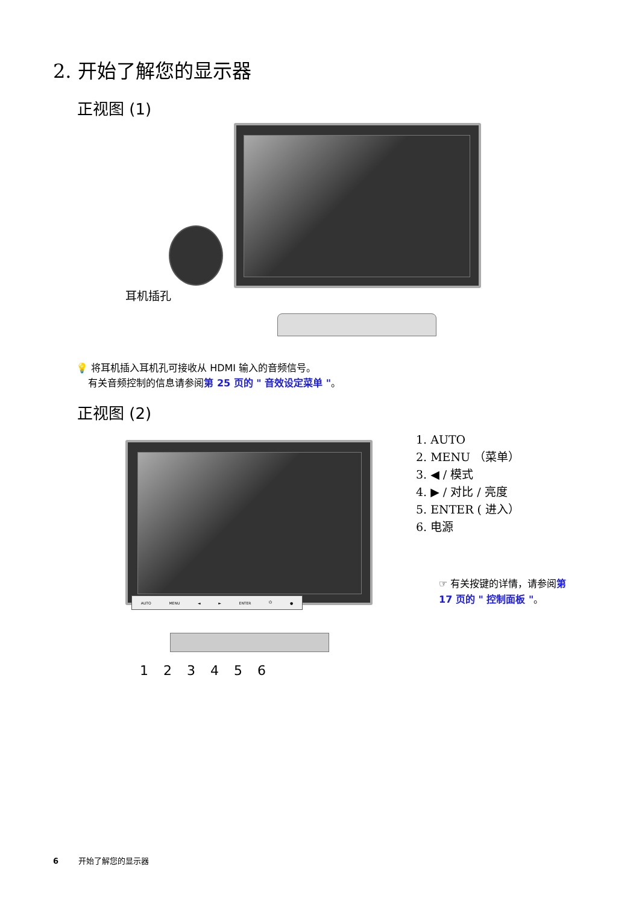2. 开始了解您的显示器
正视图 (1)
耳机插孔
💡 将耳机插入耳机孔可接收从 HDMI 输入的音频信号。
有关音频控制的信息请参阅第 25 页的 " 音效设定菜单 "。
正视图 (2)
AUTO MENU ◄ ► ENTER ⏻ ●
1 2 3 4 5 6
1. AUTO
2. MENU （菜单）
3. ◀ / 模式
4. ▶ / 对比 / 亮度
5. ENTER ( 进入）
6. 电源
☞ 有关按键的详情，请参阅第 17 页的 " 控制面板 "。
6 开始了解您的显示器